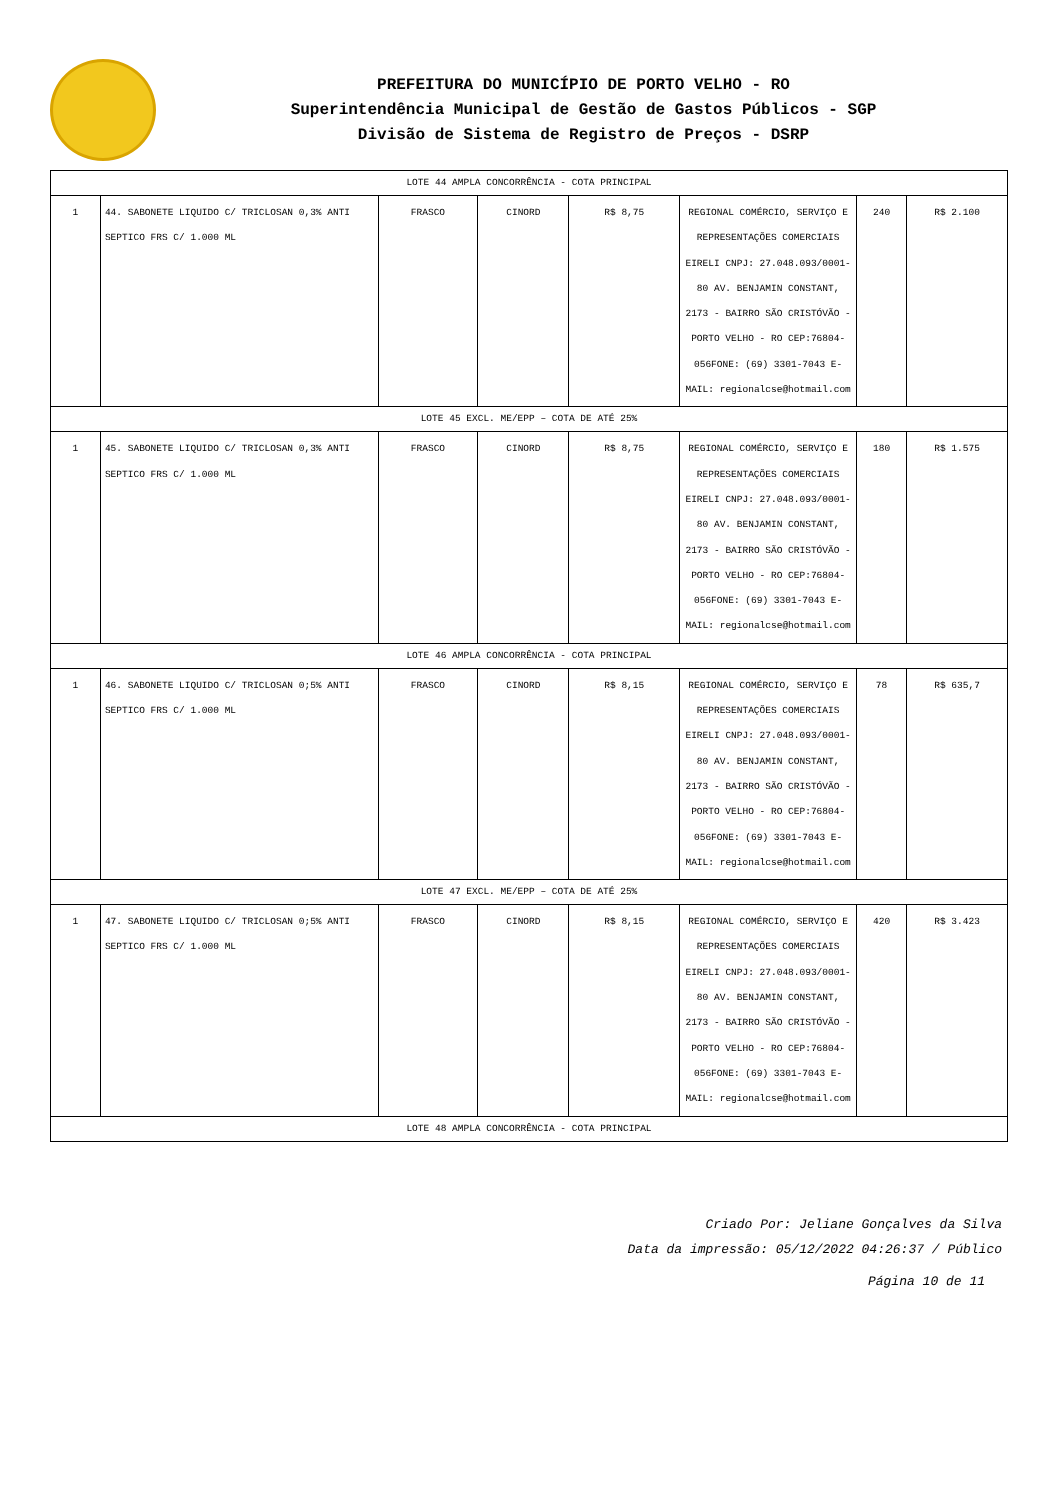PREFEITURA DO MUNICÍPIO DE PORTO VELHO - RO
Superintendência Municipal de Gestão de Gastos Públicos - SGP
Divisão de Sistema de Registro de Preços - DSRP
| LOTE 44 AMPLA CONCORRÊNCIA - COTA PRINCIPAL | | | | | | | |
| 1 | 44. SABONETE LIQUIDO C/ TRICLOSAN 0,3% ANTI SEPTICO FRS C/ 1.000 ML | FRASCO | CINORD | R$ 8,75 | REGIONAL COMÉRCIO, SERVIÇO E REPRESENTAÇÕES COMERCIAIS EIRELI CNPJ: 27.048.093/0001-80 AV. BENJAMIN CONSTANT, 2173 - BAIRRO SÃO CRISTÓVÃO - PORTO VELHO - RO CEP:76804-056FONE: (69) 3301-7043 E-MAIL: regionalcse@hotmail.com | 240 | R$ 2.100 |
| LOTE 45 EXCL. ME/EPP – COTA DE ATÉ 25% | | | | | | | |
| 1 | 45. SABONETE LIQUIDO C/ TRICLOSAN 0,3% ANTI SEPTICO FRS C/ 1.000 ML | FRASCO | CINORD | R$ 8,75 | REGIONAL COMÉRCIO, SERVIÇO E REPRESENTAÇÕES COMERCIAIS EIRELI CNPJ: 27.048.093/0001-80 AV. BENJAMIN CONSTANT, 2173 - BAIRRO SÃO CRISTÓVÃO - PORTO VELHO - RO CEP:76804-056FONE: (69) 3301-7043 E-MAIL: regionalcse@hotmail.com | 180 | R$ 1.575 |
| LOTE 46 AMPLA CONCORRÊNCIA - COTA PRINCIPAL | | | | | | | |
| 1 | 46. SABONETE LIQUIDO C/ TRICLOSAN 0;5% ANTI SEPTICO FRS C/ 1.000 ML | FRASCO | CINORD | R$ 8,15 | REGIONAL COMÉRCIO, SERVIÇO E REPRESENTAÇÕES COMERCIAIS EIRELI CNPJ: 27.048.093/0001-80 AV. BENJAMIN CONSTANT, 2173 - BAIRRO SÃO CRISTÓVÃO - PORTO VELHO - RO CEP:76804-056FONE: (69) 3301-7043 E-MAIL: regionalcse@hotmail.com | 78 | R$ 635,7 |
| LOTE 47 EXCL. ME/EPP – COTA DE ATÉ 25% | | | | | | | |
| 1 | 47. SABONETE LIQUIDO C/ TRICLOSAN 0;5% ANTI SEPTICO FRS C/ 1.000 ML | FRASCO | CINORD | R$ 8,15 | REGIONAL COMÉRCIO, SERVIÇO E REPRESENTAÇÕES COMERCIAIS EIRELI CNPJ: 27.048.093/0001-80 AV. BENJAMIN CONSTANT, 2173 - BAIRRO SÃO CRISTÓVÃO - PORTO VELHO - RO CEP:76804-056FONE: (69) 3301-7043 E-MAIL: regionalcse@hotmail.com | 420 | R$ 3.423 |
| LOTE 48 AMPLA CONCORRÊNCIA - COTA PRINCIPAL | | | | | | | |
Criado Por: Jeliane Gonçalves da Silva
Data da impressão: 05/12/2022 04:26:37 / Público
Página 10 de 11